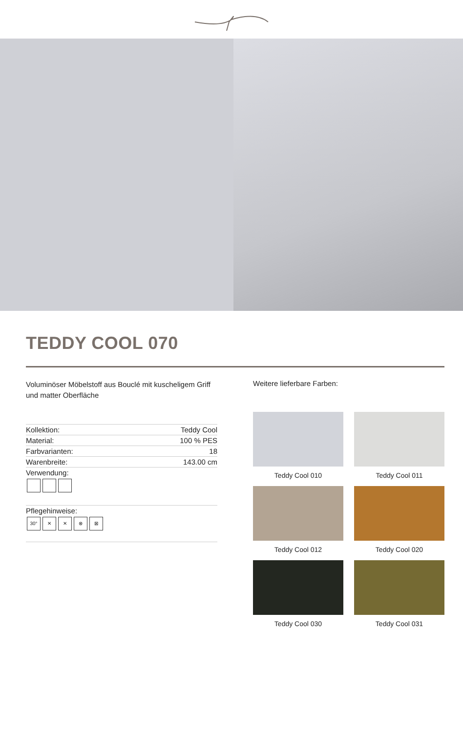TEDDY COOL 070
Voluminöser Möbelstoff aus Bouclé mit kuscheligem Griff und matter Oberfläche
| Kollektion: | Teddy Cool |
| Material: | 100 % PES |
| Farbvarianten: | 18 |
| Warenbreite: | 143.00 cm |
| Verwendung: | |
| Pflegehinweise: 30° ✕ ✕ ⊗ ⊠ | |
Weitere lieferbare Farben:
Teddy Cool 010
Teddy Cool 011
Teddy Cool 012
Teddy Cool 020
Teddy Cool 030
Teddy Cool 031